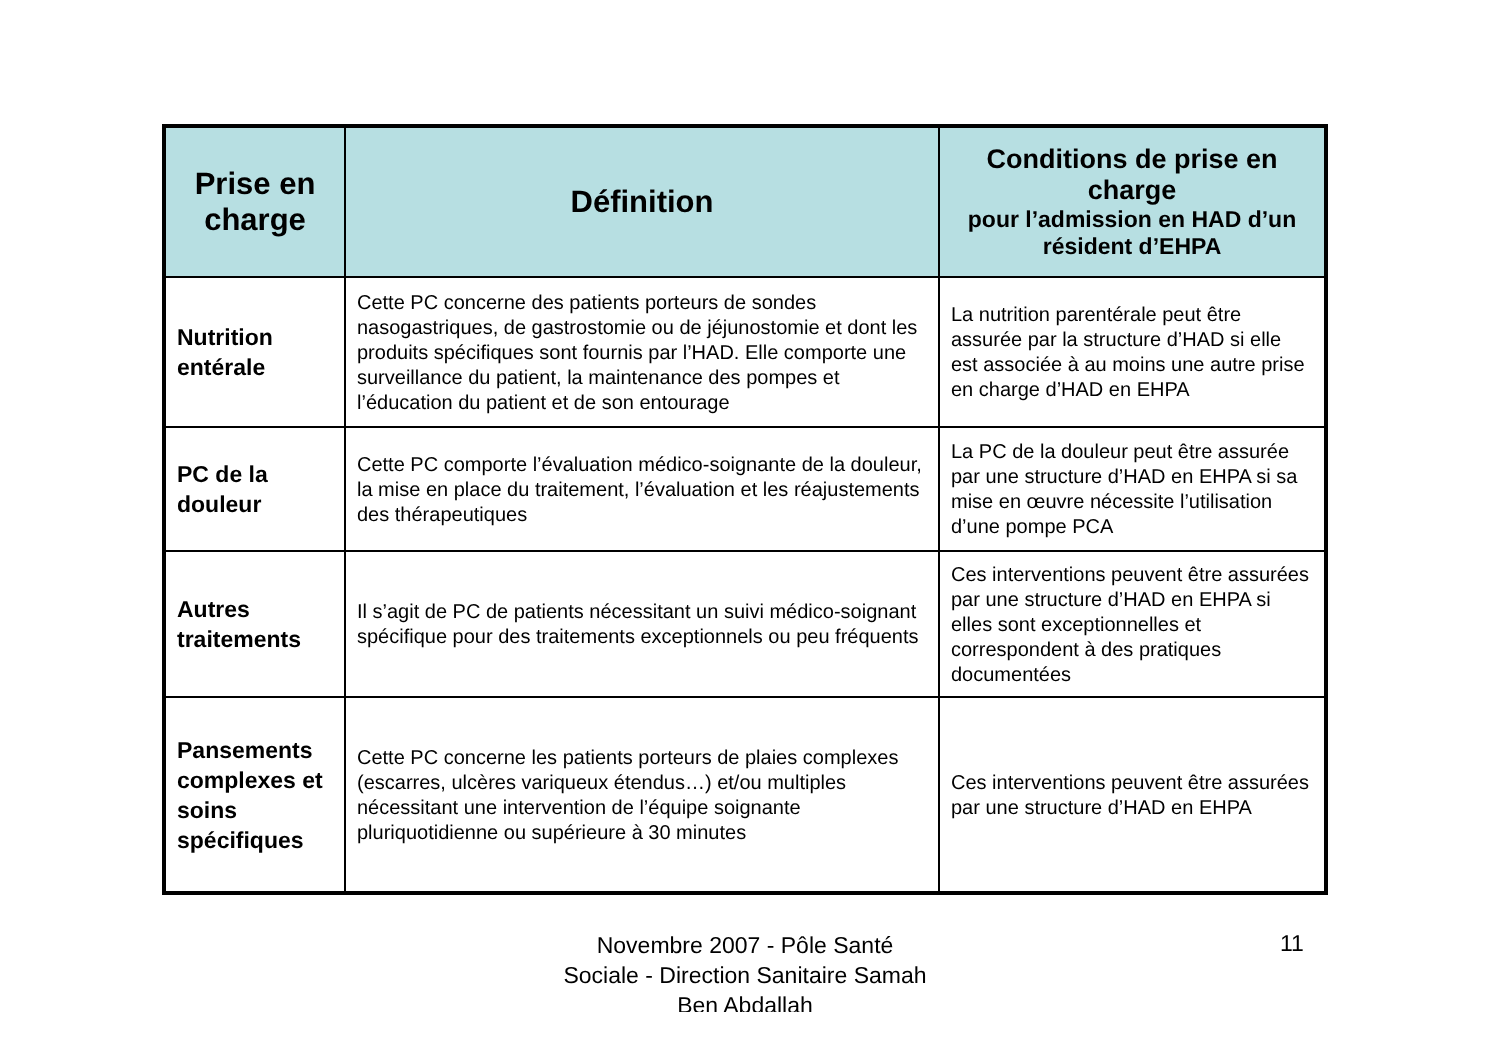| Prise en charge | Définition | Conditions de prise en charge pour l’admission en HAD d’un résident d’EHPA |
| --- | --- | --- |
| Nutrition entérale | Cette PC concerne des patients porteurs de sondes nasogastriques, de gastrostomie ou de jéjunostomie et dont les produits spécifiques sont fournis par l’HAD. Elle comporte une surveillance du patient, la maintenance des pompes et l’éducation du patient et de son entourage | La nutrition parentérale peut être assurée par la structure d’HAD si elle est associée à au moins une autre prise en charge d’HAD en EHPA |
| PC de la douleur | Cette PC comporte l’évaluation médico-soignante de la douleur, la mise en place du traitement, l’évaluation et les réajustements des thérapeutiques | La PC de la douleur peut être assurée par une structure d’HAD en EHPA si sa mise en œuvre nécessite l’utilisation d’une pompe PCA |
| Autres traitements | Il s’agit de PC de patients nécessitant un suivi médico-soignant spécifique pour des traitements exceptionnels ou peu fréquents | Ces interventions peuvent être assurées par une structure d’HAD en EHPA si elles sont exceptionnelles et correspondent à des pratiques documentées |
| Pansements complexes et soins spécifiques | Cette PC concerne les patients porteurs de plaies complexes (escarres, ulcères variqueux étendus…) et/ou multiples nécessitant une intervention de l’équipe soignante pluriquotidienne ou supérieure à 30 minutes | Ces interventions peuvent être assurées par une structure d’HAD en EHPA |
Novembre 2007 - Pôle Santé Sociale - Direction Sanitaire Samah Ben Abdallah
11